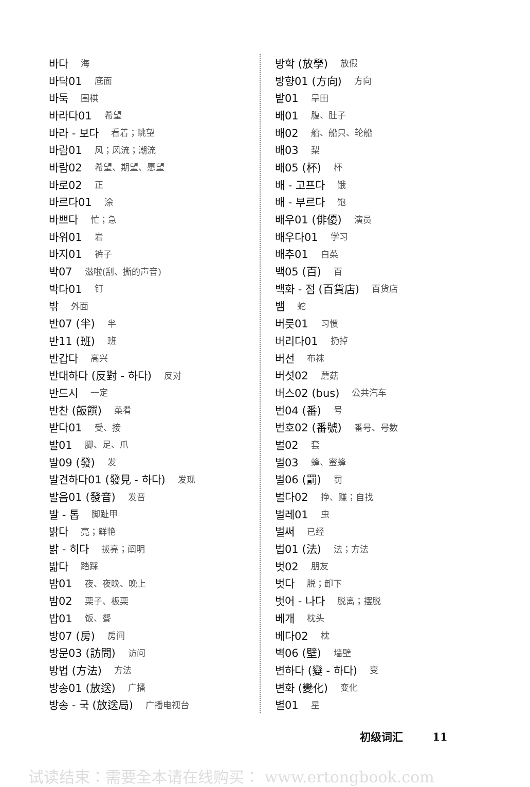바다 海
바닥01 底面
바둑 围棋
바라다01 希望
바라 - 보다 看着；眺望
바람01 风；风流；潮流
바람02 希望、期望、愿望
바로02 正
바르다01 涂
바쁘다 忙；急
바위01 岩
바지01 裤子
박07 滋啦(刮、撕的声音)
박다01 钉
밖 外面
반07 (半) 半
반11 (班) 班
반갑다 高兴
반대하다 (反對 - 하다) 反对
반드시 一定
반찬 (飯饌) 菜肴
받다01 受、接
발01 脚、足、爪
발09 (發) 发
발견하다01 (發見 - 하다) 发现
발음01 (發音) 发音
발 - 톱 脚趾甲
밝다 亮；鲜艳
밝 - 히다 拔亮；阐明
밟다 踏踩
밤01 夜、夜晚、晚上
밤02 栗子、板栗
밥01 饭、餐
방07 (房) 房间
방문03 (訪問) 访问
방법 (方法) 方法
방송01 (放送) 广播
방송 - 국 (放送局) 广播电视台
방학 (放學) 放假
방향01 (方向) 方向
밭01 旱田
배01 腹、肚子
배02 船、船只、轮船
배03 梨
배05 (杯) 杯
배 - 고프다 饿
배 - 부르다 饱
배우01 (俳優) 演员
배우다01 学习
배추01 白菜
백05 (百) 百
백화 - 점 (百貨店) 百货店
뱀 蛇
버릇01 习惯
버리다01 扔掉
버선 布袜
버섯02 蘑菇
버스02 (bus) 公共汽车
번04 (番) 号
번호02 (番號) 番号、号数
벌02 套
벌03 蜂、蜜蜂
벌06 (罰) 罚
벌다02 挣、赚；自找
벌레01 虫
벌써 已经
법01 (法) 法；方法
벗02 朋友
벗다 脱；卸下
벗어 - 나다 脱离；摆脱
베개 枕头
베다02 枕
벽06 (壁) 墙壁
변하다 (變 - 하다) 变
변화 (變化) 变化
별01 星
初级词汇 11
试读结束：需要全本请在线购买： www.ertongbook.com